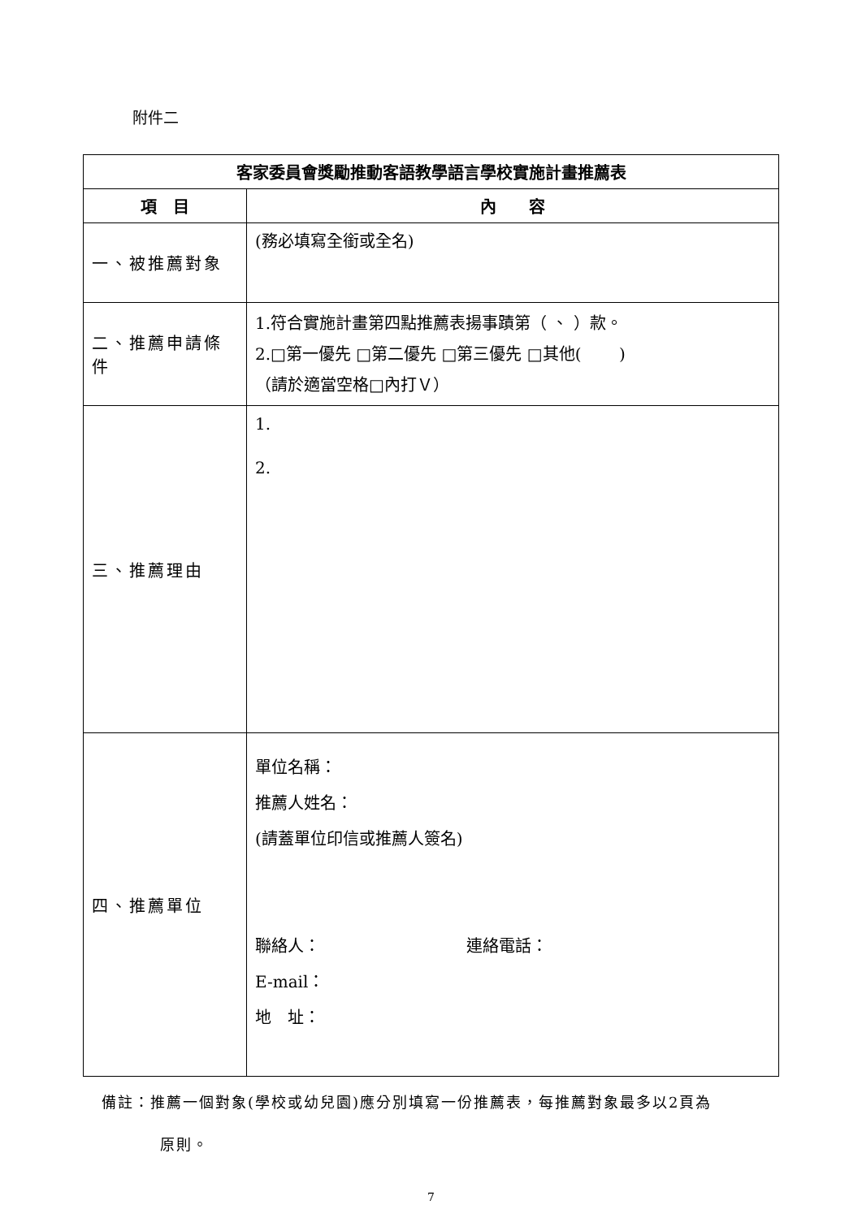附件二
| 客家委員會獎勵推動客語教學語言學校實施計畫推薦表 | |
| --- | --- |
| 項 目 | 內 容 |
| 一、被推薦對象 | (務必填寫全銜或全名) |
| 二、推薦申請條件 | 1.符合實施計畫第四點推薦表揚事蹟第（ 、 ）款。 2.□第一優先 □第二優先 □第三優先 □其他( ) （請於適當空格□內打Ｖ） |
| 三、推薦理由 | 1. 2. |
| 四、推薦單位 | 單位名稱： 推薦人姓名： (請蓋單位印信或推薦人簽名) 聯絡人： 連絡電話： E-mail： 地 址： |
備註：推薦一個對象(學校或幼兒園)應分別填寫一份推薦表，每推薦對象最多以2頁為
原則。
7